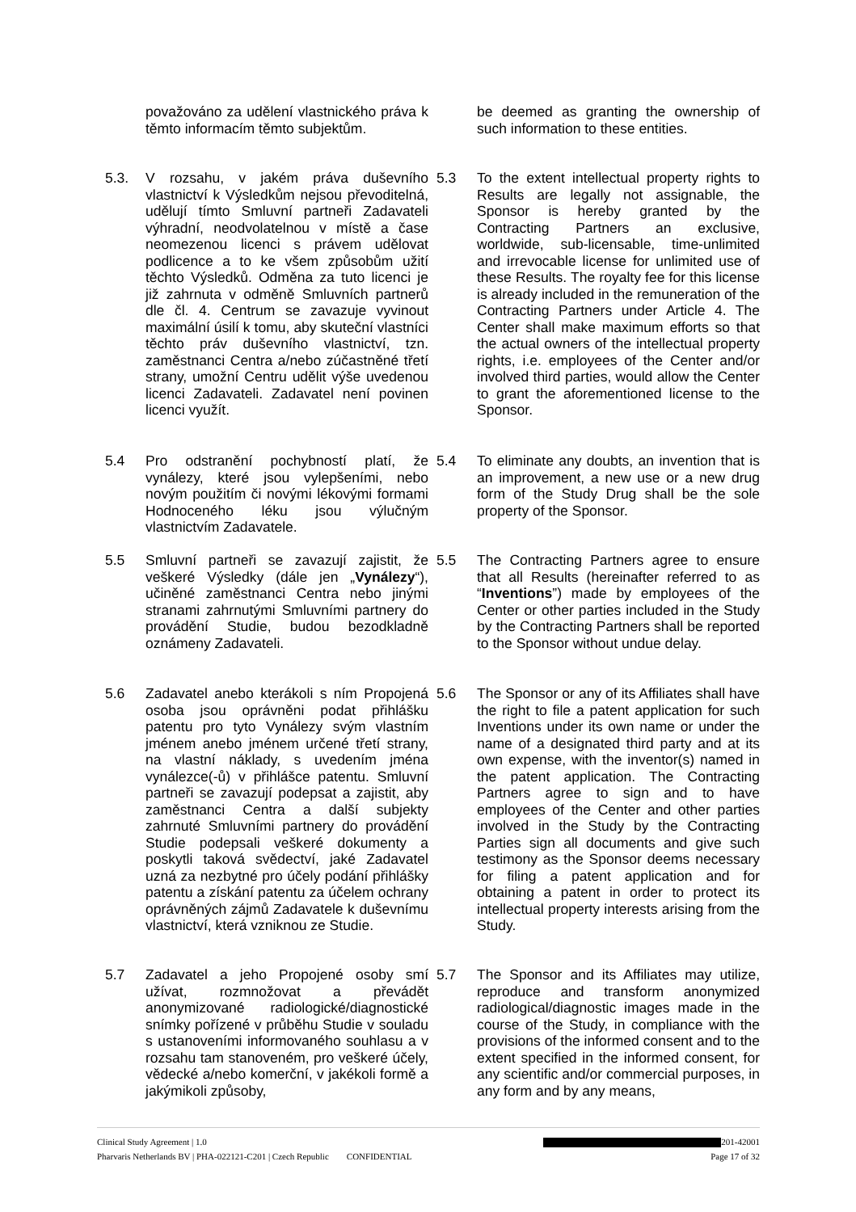považováno za udělení vlastnického práva k těmto informacím těmto subjektům.
be deemed as granting the ownership of such information to these entities.
5.3. V rozsahu, v jakém práva duševního vlastnictví k Výsledkům nejsou převoditelná, udělují tímto Smluvní partneři Zadavateli výhradní, neodvolatelnou v místě a čase neomezenou licenci s právem udělovat podlicence a to ke všem způsobům užití těchto Výsledků. Odměna za tuto licenci je již zahrnuta v odměně Smluvních partnerů dle čl. 4. Centrum se zavazuje vyvinout maximální úsilí k tomu, aby skuteční vlastníci těchto práv duševního vlastnictví, tzn. zaměstnanci Centra a/nebo zúčastněné třetí strany, umožní Centru udělit výše uvedenou licenci Zadavateli. Zadavatel není povinen licenci využít.
5.3 To the extent intellectual property rights to Results are legally not assignable, the Sponsor is hereby granted by the Contracting Partners an exclusive, worldwide, sub-licensable, time-unlimited and irrevocable license for unlimited use of these Results. The royalty fee for this license is already included in the remuneration of the Contracting Partners under Article 4. The Center shall make maximum efforts so that the actual owners of the intellectual property rights, i.e. employees of the Center and/or involved third parties, would allow the Center to grant the aforementioned license to the Sponsor.
5.4 Pro odstranění pochybností platí, že vynálezy, které jsou vylepšeními, nebo novým použitím či novými lékovými formami Hodnoceného léku jsou výlučným vlastnictvím Zadavatele.
5.4 To eliminate any doubts, an invention that is an improvement, a new use or a new drug form of the Study Drug shall be the sole property of the Sponsor.
5.5 Smluvní partneři se zavazují zajistit, že veškeré Výsledky (dále jen „Vynálezy“), učiněné zaměstnanci Centra nebo jinými stranami zahrnutými Smluvními partnery do provádění Studie, budou bezodkladně oznámeny Zadavateli.
5.5 The Contracting Partners agree to ensure that all Results (hereinafter referred to as “Inventions”) made by employees of the Center or other parties included in the Study by the Contracting Partners shall be reported to the Sponsor without undue delay.
5.6 Zadavatel anebo kterákoli s ním Propojená osoba jsou oprávněni podat přihlášku patentu pro tyto Vynálezy svým vlastním jménem anebo jménem určené třetí strany, na vlastní náklady, s uvedením jména vynálezce(-ů) v přihlášce patentu. Smluvní partneři se zavazují podepsat a zajistit, aby zaměstnanci Centra a další subjekty zahrnuté Smluvními partnery do provádění Studie podepsali veškeré dokumenty a poskytli taková svědectví, jaké Zadavatel uzná za nezbytné pro účely podání přihlášky patentu a získání patentu za účelem ochrany oprávněných zájmů Zadavatele k duševnímu vlastnictví, která vzniknou ze Studie.
5.6 The Sponsor or any of its Affiliates shall have the right to file a patent application for such Inventions under its own name or under the name of a designated third party and at its own expense, with the inventor(s) named in the patent application. The Contracting Partners agree to sign and to have employees of the Center and other parties involved in the Study by the Contracting Parties sign all documents and give such testimony as the Sponsor deems necessary for filing a patent application and for obtaining a patent in order to protect its intellectual property interests arising from the Study.
5.7 Zadavatel a jeho Propojené osoby smí užívat, rozmnožovat a převádět anonymizované radiologické/diagnostické snímky pořízené v průběhu Studie v souladu s ustanoveními informovaného souhlasu a v rozsahu tam stanoveném, pro veškeré účely, vědecké a/nebo komerční, v jakékoli formě a jakýmikoli způsoby,
5.7 The Sponsor and its Affiliates may utilize, reproduce and transform anonymized radiological/diagnostic images made in the course of the Study, in compliance with the provisions of the informed consent and to the extent specified in the informed consent, for any scientific and/or commercial purposes, in any form and by any means,
Clinical Study Agreement | 1.0 201-42001
Pharvaris Netherlands BV | PHA-022121-C201 | Czech Republic CONFIDENTIAL Page 17 of 32